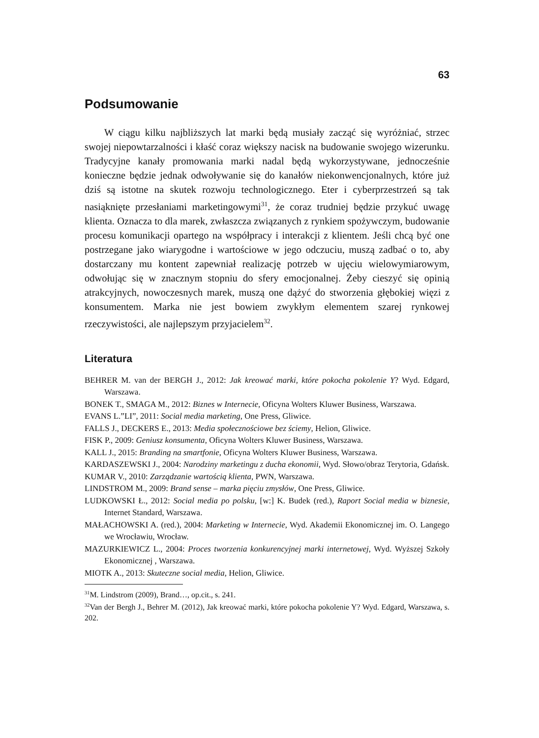63
Podsumowanie
W ciągu kilku najbliższych lat marki będą musiały zacząć się wyróżniać, strzec swojej niepowtarzalności i kłaść coraz większy nacisk na budowanie swojego wizerunku. Tradycyjne kanały promowania marki nadal będą wykorzystywane, jednocześnie konieczne będzie jednak odwoływanie się do kanałów niekonwencjonalnych, które już dziś są istotne na skutek rozwoju technologicznego. Eter i cyberprzestrzeń są tak nasiąknięte przesłaniami marketingowymi<sup>31</sup>, że coraz trudniej będzie przykuć uwagę klienta. Oznacza to dla marek, zwłaszcza związanych z rynkiem spożywczym, budowanie procesu komunikacji opartego na współpracy i interakcji z klientem. Jeśli chcą być one postrzegane jako wiarygodne i wartościowe w jego odczuciu, muszą zadbać o to, aby dostarczany mu kontent zapewniał realizację potrzeb w ujęciu wielowymiarowym, odwołując się w znacznym stopniu do sfery emocjonalnej. Żeby cieszyć się opinią atrakcyjnych, nowoczesnych marek, muszą one dążyć do stworzenia głębokiej więzi z konsumentem. Marka nie jest bowiem zwykłym elementem szarej rynkowej rzeczywistości, ale najlepszym przyjacielem<sup>32</sup>.
Literatura
BEHRER M. van der BERGH J., 2012: Jak kreować marki, które pokocha pokolenie Y? Wyd. Edgard, Warszawa.
BONEK T., SMAGA M., 2012: Biznes w Internecie, Oficyna Wolters Kluwer Business, Warszawa.
EVANS L.”LI”, 2011: Social media marketing, One Press, Gliwice.
FALLS J., DECKERS E., 2013: Media społecznościowe bez ściemy, Helion, Gliwice.
FISK P., 2009: Geniusz konsumenta, Oficyna Wolters Kluwer Business, Warszawa.
KALL J., 2015: Branding na smartfonie, Oficyna Wolters Kluwer Business, Warszawa.
KARDASZEWSKI J., 2004: Narodziny marketingu z ducha ekonomii, Wyd. Słowo/obraz Terytoria, Gdańsk.
KUMAR V., 2010: Zarządzanie wartością klienta, PWN, Warszawa.
LINDSTROM M., 2009: Brand sense – marka pięciu zmysłów, One Press, Gliwice.
LUDKOWSKI Ł., 2012: Social media po polsku, [w:] K. Budek (red.), Raport Social media w biznesie, Internet Standard, Warszawa.
MAŁACHOWSKI A. (red.), 2004: Marketing w Internecie, Wyd. Akademii Ekonomicznej im. O. Langego we Wrocławiu, Wrocław.
MAZURKIEWICZ L., 2004: Proces tworzenia konkurencyjnej marki internetowej, Wyd. Wyższej Szkoły Ekonomicznej , Warszawa.
MIOTK A., 2013: Skuteczne social media, Helion, Gliwice.
<sup>31</sup> M. Lindstrom (2009), Brand…, op.cit., s. 241.
<sup>32</sup> Van der Bergh J., Behrer M. (2012), Jak kreować marki, które pokocha pokolenie Y? Wyd. Edgard, Warszawa, s. 202.